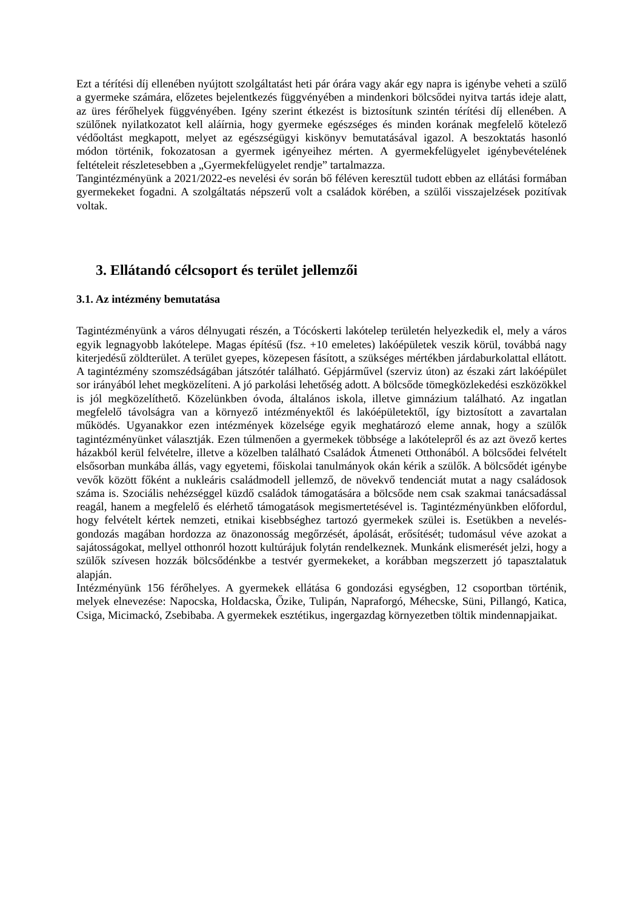Ezt a térítési díj ellenében nyújtott szolgáltatást heti pár órára vagy akár egy napra is igénybe veheti a szülő a gyermeke számára, előzetes bejelentkezés függvényében a mindenkori bölcsődei nyitva tartás ideje alatt, az üres férőhelyek függvényében. Igény szerint étkezést is biztosítunk szintén térítési díj ellenében. A szülőnek nyilatkozatot kell aláírnia, hogy gyermeke egészséges és minden korának megfelelő kötelező védőoltást megkapott, melyet az egészségügyi kiskönyv bemutatásával igazol. A beszoktatás hasonló módon történik, fokozatosan a gyermek igényeihez mérten. A gyermekfelügyelet igénybevételének feltételeit részletesebben a „Gyermekfelügyelet rendje” tartalmazza.
Tangintézményünk a 2021/2022-es nevelési év során bő féléven keresztül tudott ebben az ellátási formában gyermekeket fogadni. A szolgáltatás népszerű volt a családok körében, a szülői visszajelzések pozitívak voltak.
3. Ellátandó célcsoport és terület jellemzői
3.1. Az intézmény bemutatása
Tagintézményünk a város délnyugati részén, a Tócóskerti lakótelep területén helyezkedik el, mely a város egyik legnagyobb lakótelepe. Magas építésű (fsz. +10 emeletes) lakóépületek veszik körül, továbbá nagy kiterjedésű zöldterület. A terület gyepes, közepesen fásított, a szükséges mértékben járdaburkolattal ellátott. A tagintézmény szomszédságában játszótér található. Gépjárművel (szerviz úton) az északi zárt lakóépület sor irányából lehet megközelíteni. A jó parkolási lehetőség adott. A bölcsőde tömegközlekedési eszközökkel is jól megközelíthető. Közelünkben óvoda, általános iskola, illetve gimnázium található. Az ingatlan megfelelő távolságra van a környező intézményektől és lakóépületektől, így biztosított a zavartalan működés. Ugyanakkor ezen intézmények közelsége egyik meghatározó eleme annak, hogy a szülők tagintézményünket választják. Ezen túlmenően a gyermekek többsége a lakótelepről és az azt övező kertes házakból kerül felvételre, illetve a közelben található Családok Átmeneti Otthonából. A bölcsődei felvételt elsősorban munkába állás, vagy egyetemi, főiskolai tanulmányok okán kérik a szülők. A bölcsődét igénybe vevők között főként a nukleáris családmodell jellemző, de növekvő tendenciát mutat a nagy családosok száma is. Szociális nehézséggel küzdő családok támogatására a bölcsőde nem csak szakmai tanácsadással reagál, hanem a megfelelő és elérhető támogatások megismertetésével is. Tagintézményünkben előfordul, hogy felvételt kértek nemzeti, etnikai kisebbséghez tartozó gyermekek szülei is. Esetükben a nevelés-gondozás magában hordozza az önazonosság megőrzését, ápolását, erősítését; tudomásul véve azokat a sajátosságokat, mellyel otthonról hozott kultúrájuk folytán rendelkeznek. Munkánk elismerését jelzi, hogy a szülők szívesen hozzák bölcsődénkbe a testvér gyermekeket, a korábban megszerzett jó tapasztalatuk alapján.
Intézményünk 156 férőhelyes. A gyermekek ellátása 6 gondozási egységben, 12 csoportban történik, melyek elnevezése: Napocska, Holdacska, Őzike, Tulipán, Napraforgó, Méhecske, Süni, Pillangó, Katica, Csiga, Micimackó, Zsebibaba. A gyermekek esztétikus, ingergazdag környezetben töltik mindennapjaikat.